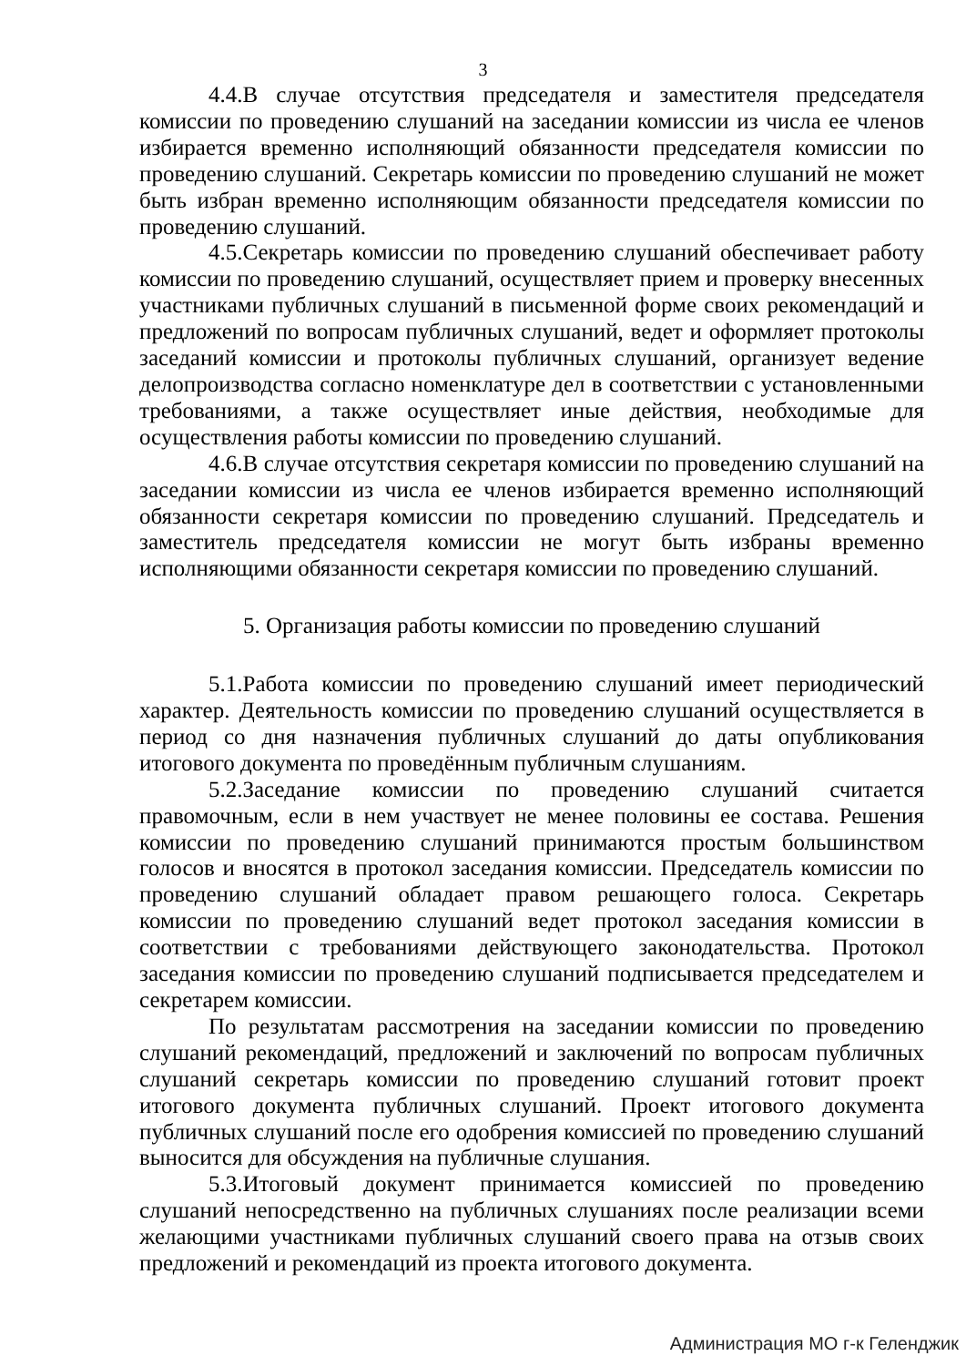3
4.4.В случае отсутствия председателя и заместителя председателя комиссии по проведению слушаний на заседании комиссии из числа ее членов избирается временно исполняющий обязанности председателя комиссии по проведению слушаний. Секретарь комиссии по проведению слушаний не может быть избран временно исполняющим обязанности председателя комиссии по проведению слушаний.
4.5.Секретарь комиссии по проведению слушаний обеспечивает работу комиссии по проведению слушаний, осуществляет прием и проверку внесенных участниками публичных слушаний в письменной форме своих рекомендаций и предложений по вопросам публичных слушаний, ведет и оформляет протоколы заседаний комиссии и протоколы публичных слушаний, организует ведение делопроизводства согласно номенклатуре дел в соответствии с установленными требованиями, а также осуществляет иные действия, необходимые для осуществления работы комиссии по проведению слушаний.
4.6.В случае отсутствия секретаря комиссии по проведению слушаний на заседании комиссии из числа ее членов избирается временно исполняющий обязанности секретаря комиссии по проведению слушаний. Председатель и заместитель председателя комиссии не могут быть избраны временно исполняющими обязанности секретаря комиссии по проведению слушаний.
5. Организация работы комиссии по проведению слушаний
5.1.Работа комиссии по проведению слушаний имеет периодический характер. Деятельность комиссии по проведению слушаний осуществляется в период со дня назначения публичных слушаний до даты опубликования итогового документа по проведённым публичным слушаниям.
5.2.Заседание комиссии по проведению слушаний считается правомочным, если в нем участвует не менее половины ее состава. Решения комиссии по проведению слушаний принимаются простым большинством голосов и вносятся в протокол заседания комиссии. Председатель комиссии по проведению слушаний обладает правом решающего голоса. Секретарь комиссии по проведению слушаний ведет протокол заседания комиссии в соответствии с требованиями действующего законодательства. Протокол заседания комиссии по проведению слушаний подписывается председателем и секретарем комиссии.
По результатам рассмотрения на заседании комиссии по проведению слушаний рекомендаций, предложений и заключений по вопросам публичных слушаний секретарь комиссии по проведению слушаний готовит проект итогового документа публичных слушаний. Проект итогового документа публичных слушаний после его одобрения комиссией по проведению слушаний выносится для обсуждения на публичные слушания.
5.3.Итоговый документ принимается комиссией по проведению слушаний непосредственно на публичных слушаниях после реализации всеми желающими участниками публичных слушаний своего права на отзыв своих предложений и рекомендаций из проекта итогового документа.
Администрация МО г-к Геленджик